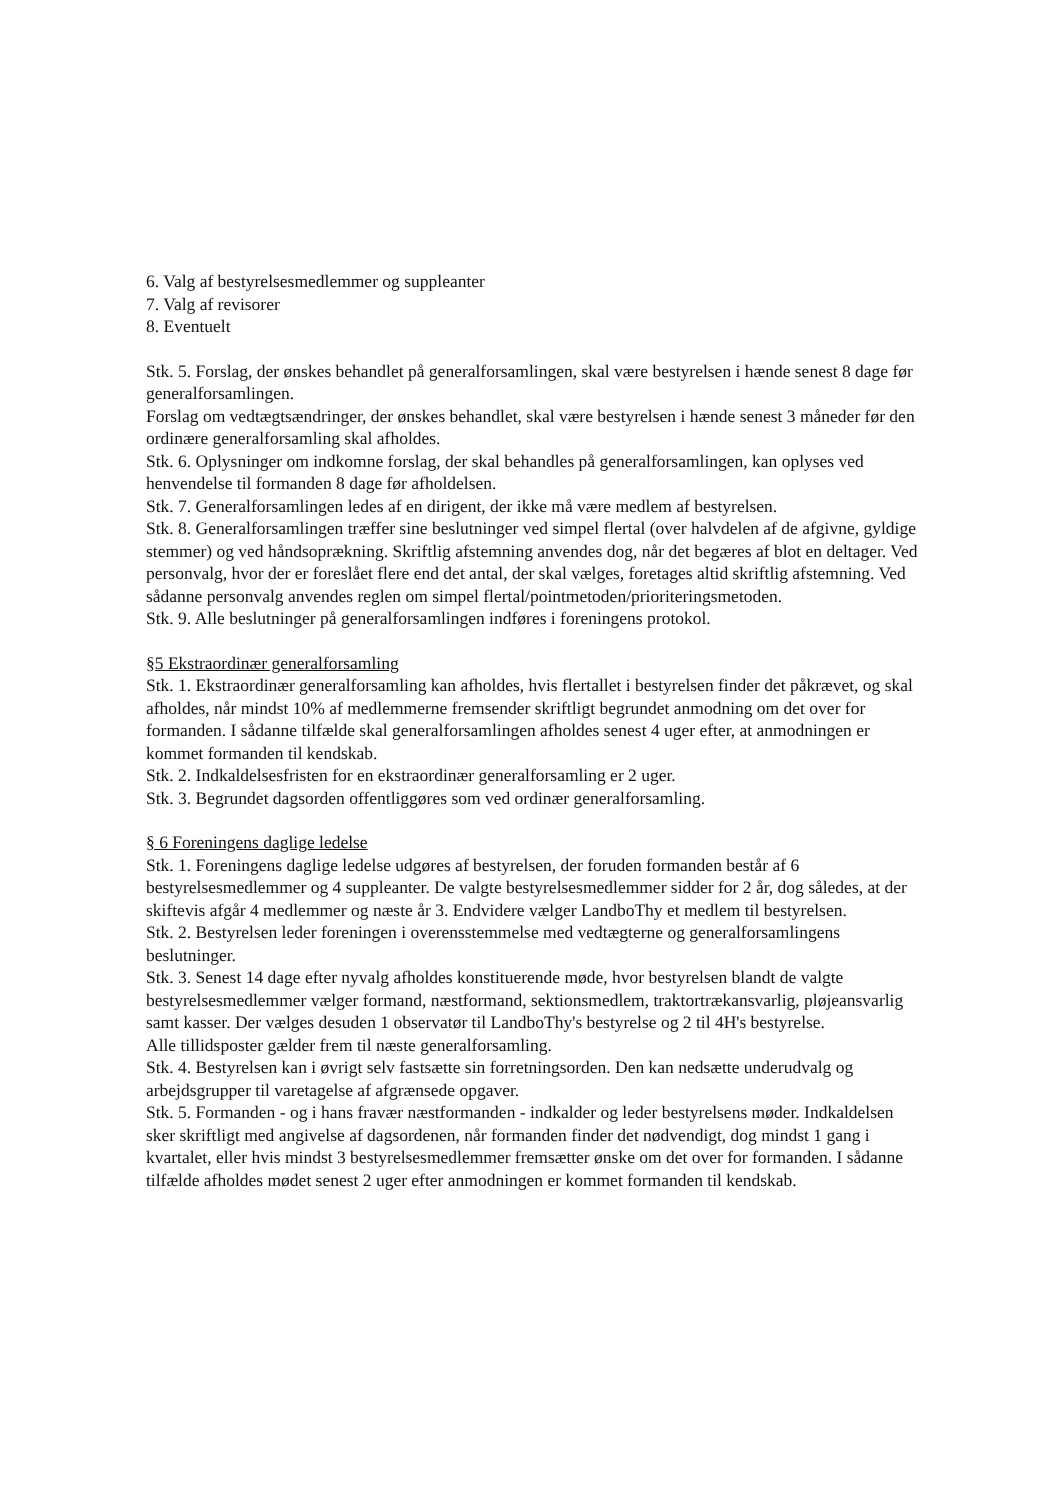6. Valg af bestyrelsesmedlemmer og suppleanter
7. Valg af revisorer
8. Eventuelt
Stk. 5. Forslag, der ønskes behandlet på generalforsamlingen, skal være bestyrelsen i hænde senest 8 dage før generalforsamlingen.
Forslag om vedtægtsændringer, der ønskes behandlet, skal være bestyrelsen i hænde senest 3 måneder før den ordinære generalforsamling skal afholdes.
Stk. 6. Oplysninger om indkomne forslag, der skal behandles på generalforsamlingen, kan oplyses ved henvendelse til formanden 8 dage før afholdelsen.
Stk. 7. Generalforsamlingen ledes af en dirigent, der ikke må være medlem af bestyrelsen.
Stk. 8. Generalforsamlingen træffer sine beslutninger ved simpel flertal (over halvdelen af de afgivne, gyldige stemmer) og ved håndsoprækning. Skriftlig afstemning anvendes dog, når det begæres af blot en deltager. Ved personvalg, hvor der er foreslået flere end det antal, der skal vælges, foretages altid skriftlig afstemning. Ved sådanne personvalg anvendes reglen om simpel flertal/pointmetoden/prioriteringsmetoden.
Stk. 9. Alle beslutninger på generalforsamlingen indføres i foreningens protokol.
§5 Ekstraordinær generalforsamling
Stk. 1. Ekstraordinær generalforsamling kan afholdes, hvis flertallet i bestyrelsen finder det påkrævet, og skal afholdes, når mindst 10% af medlemmerne fremsender skriftligt begrundet anmodning om det over for formanden. I sådanne tilfælde skal generalforsamlingen afholdes senest 4 uger efter, at anmodningen er kommet formanden til kendskab.
Stk. 2. Indkaldelsesfristen for en ekstraordinær generalforsamling er 2 uger.
Stk. 3. Begrundet dagsorden offentliggøres som ved ordinær generalforsamling.
§ 6 Foreningens daglige ledelse
Stk. 1. Foreningens daglige ledelse udgøres af bestyrelsen, der foruden formanden består af 6 bestyrelsesmedlemmer og 4 suppleanter. De valgte bestyrelsesmedlemmer sidder for 2 år, dog således, at der skiftevis afgår 4 medlemmer og næste år 3. Endvidere vælger LandboThy et medlem til bestyrelsen.
Stk. 2. Bestyrelsen leder foreningen i overensstemmelse med vedtægterne og generalforsamlingens beslutninger.
Stk. 3. Senest 14 dage efter nyvalg afholdes konstituerende møde, hvor bestyrelsen blandt de valgte bestyrelsesmedlemmer vælger formand, næstformand, sektionsmedlem, traktortrækansvarlig, pløjeansvarlig samt kasser. Der vælges desuden 1 observatør til LandboThy's bestyrelse og 2 til 4H's bestyrelse.
Alle tillidsposter gælder frem til næste generalforsamling.
Stk. 4. Bestyrelsen kan i øvrigt selv fastsætte sin forretningsorden. Den kan nedsætte underudvalg og arbejdsgrupper til varetagelse af afgrænsede opgaver.
Stk. 5. Formanden - og i hans fravær næstformanden - indkalder og leder bestyrelsens møder. Indkaldelsen sker skriftligt med angivelse af dagsordenen, når formanden finder det nødvendigt, dog mindst 1 gang i kvartalet, eller hvis mindst 3 bestyrelsesmedlemmer fremsætter ønske om det over for formanden. I sådanne tilfælde afholdes mødet senest 2 uger efter anmodningen er kommet formanden til kendskab.